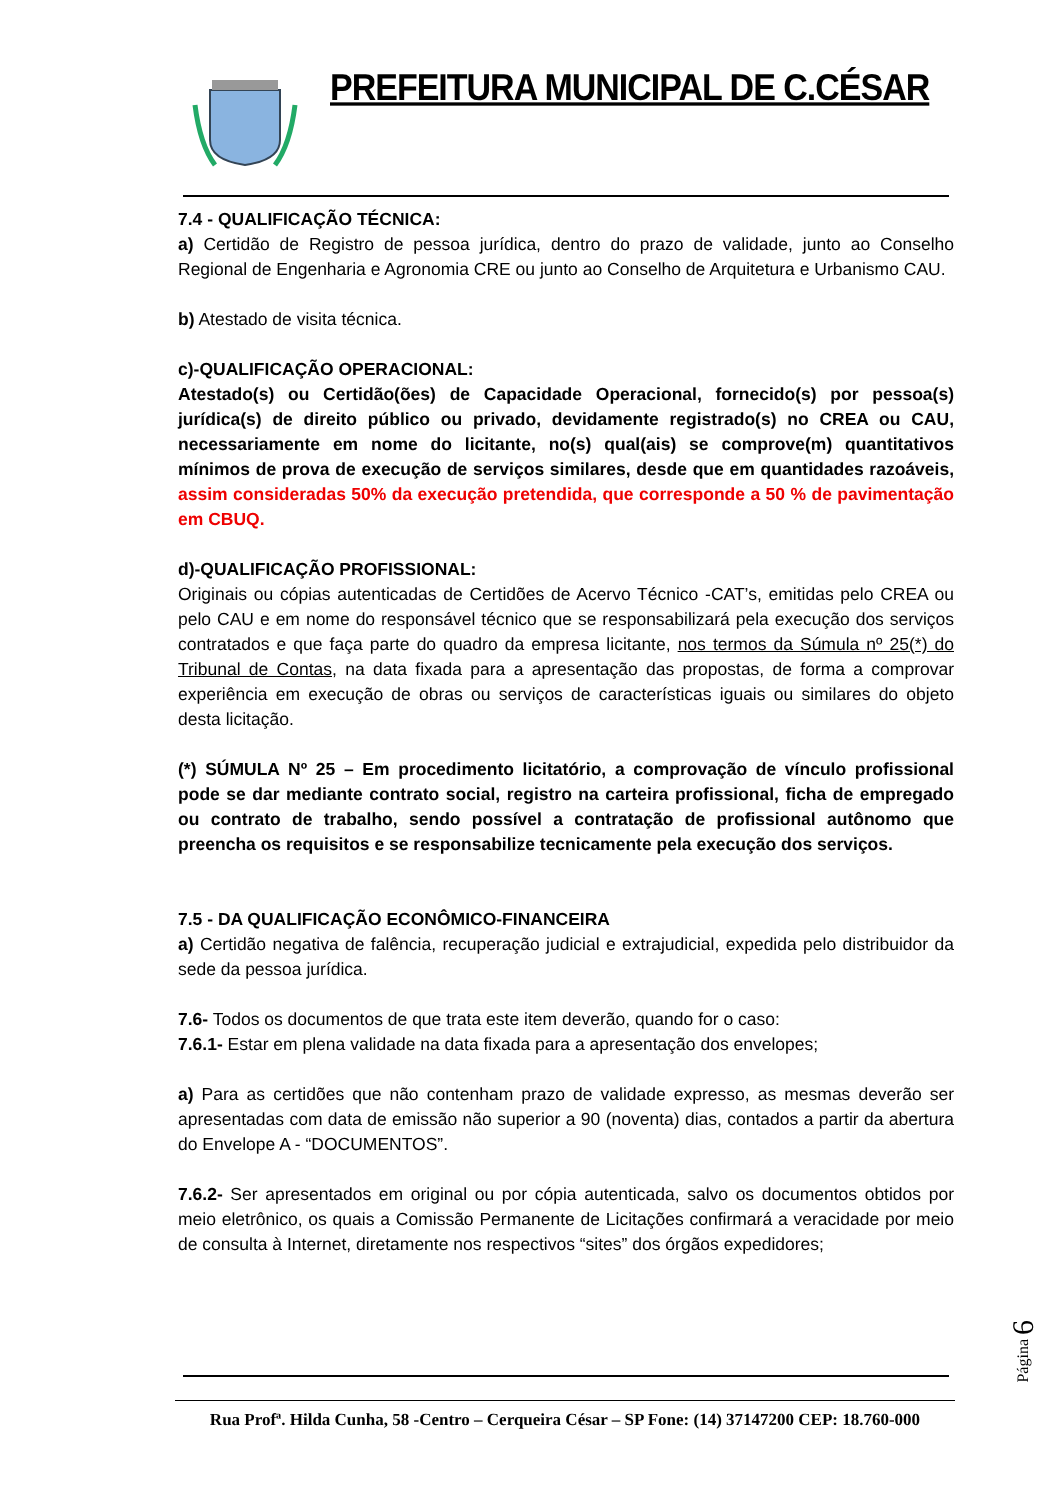PREFEITURA MUNICIPAL DE C.CÉSAR
7.4 - QUALIFICAÇÃO TÉCNICA:
a) Certidão de Registro de pessoa jurídica, dentro do prazo de validade, junto ao Conselho Regional de Engenharia e Agronomia CRE ou junto ao Conselho de Arquitetura e Urbanismo CAU.
b) Atestado de visita técnica.
c)-QUALIFICAÇÃO OPERACIONAL:
Atestado(s) ou Certidão(ões) de Capacidade Operacional, fornecido(s) por pessoa(s) jurídica(s) de direito público ou privado, devidamente registrado(s) no CREA ou CAU, necessariamente em nome do licitante, no(s) qual(ais) se comprove(m) quantitativos mínimos de prova de execução de serviços similares, desde que em quantidades razoáveis, assim consideradas 50% da execução pretendida, que corresponde a 50 % de pavimentação em CBUQ.
d)-QUALIFICAÇÃO PROFISSIONAL:
Originais ou cópias autenticadas de Certidões de Acervo Técnico -CAT’s, emitidas pelo CREA ou pelo CAU e em nome do responsável técnico que se responsabilizará pela execução dos serviços contratados e que faça parte do quadro da empresa licitante, nos termos da Súmula nº 25(*) do Tribunal de Contas, na data fixada para a apresentação das propostas, de forma a comprovar experiência em execução de obras ou serviços de características iguais ou similares do objeto desta licitação.
(*) SÚMULA Nº 25 – Em procedimento licitatório, a comprovação de vínculo profissional pode se dar mediante contrato social, registro na carteira profissional, ficha de empregado ou contrato de trabalho, sendo possível a contratação de profissional autônomo que preencha os requisitos e se responsabilize tecnicamente pela execução dos serviços.
7.5 - DA QUALIFICAÇÃO ECONÔMICO-FINANCEIRA
a) Certidão negativa de falência, recuperação judicial e extrajudicial, expedida pelo distribuidor da sede da pessoa jurídica.
7.6- Todos os documentos de que trata este item deverão, quando for o caso:
7.6.1- Estar em plena validade na data fixada para a apresentação dos envelopes;
a) Para as certidões que não contenham prazo de validade expresso, as mesmas deverão ser apresentadas com data de emissão não superior a 90 (noventa) dias, contados a partir da abertura do Envelope A - “DOCUMENTOS”.
7.6.2- Ser apresentados em original ou por cópia autenticada, salvo os documentos obtidos por meio eletrônico, os quais a Comissão Permanente de Licitações confirmará a veracidade por meio de consulta à Internet, diretamente nos respectivos “sites” dos órgãos expedidores;
Rua Profª. Hilda Cunha, 58 -Centro – Cerqueira César – SP Fone: (14) 37147200 CEP: 18.760-000
Página 6